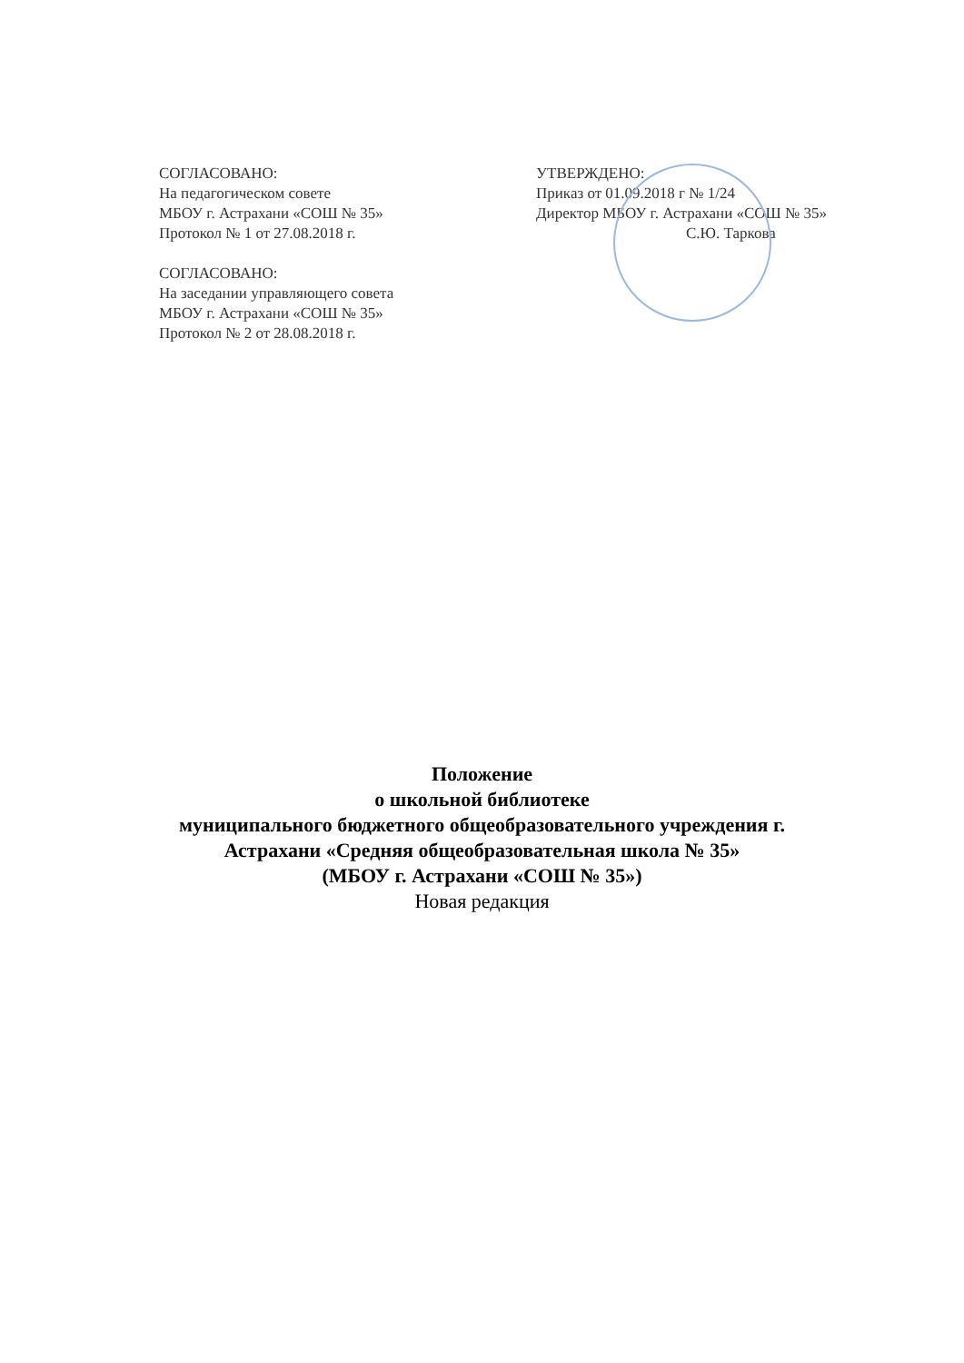СОГЛАСОВАНО:
На педагогическом совете
МБОУ г. Астрахани «СОШ № 35»
Протокол № 1 от 27.08.2018 г.
СОГЛАСОВАНО:
На заседании управляющего совета
МБОУ г. Астрахани «СОШ № 35»
Протокол № 2 от 28.08.2018 г.
УТВЕРЖДЕНО:
Приказ от 01.09.2018 г № 1/24
Директор МБОУ г. Астрахани «СОШ № 35»
С.Ю. Таркова
Положение
о школьной библиотеке
муниципального бюджетного общеобразовательного учреждения г.
Астрахани «Средняя общеобразовательная школа № 35»
(МБОУ г. Астрахани «СОШ № 35»)
Новая редакция